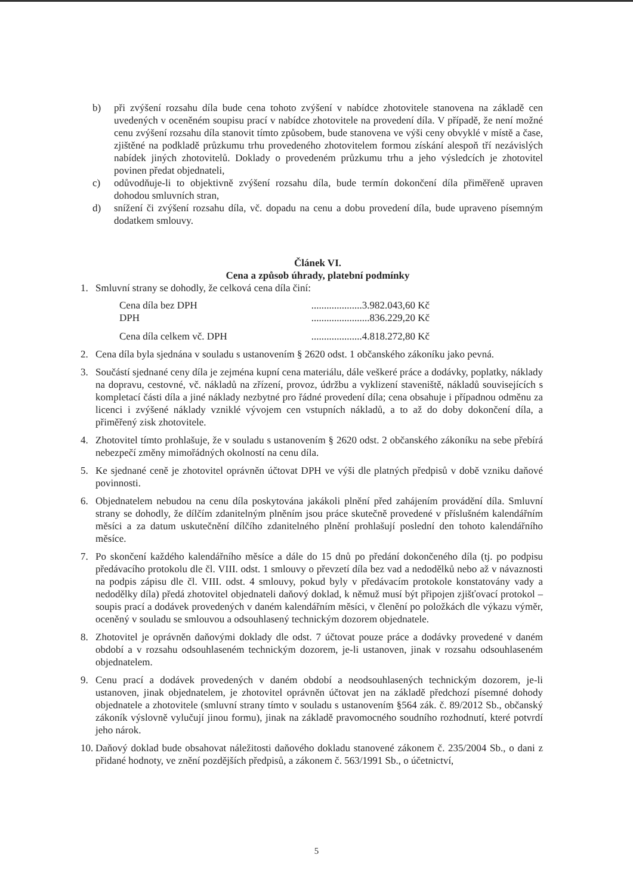b) při zvýšení rozsahu díla bude cena tohoto zvýšení v nabídce zhotovitele stanovena na základě cen uvedených v oceněném soupisu prací v nabídce zhotovitele na provedení díla. V případě, že není možné cenu zvýšení rozsahu díla stanovit tímto způsobem, bude stanovena ve výši ceny obvyklé v místě a čase, zjištěné na podkladě průzkumu trhu provedeného zhotovitelem formou získání alespoň tří nezávislých nabídek jiných zhotovitelů. Doklady o provedeném průzkumu trhu a jeho výsledcích je zhotovitel povinen předat objednateli,
c) odůvodňuje-li to objektivně zvýšení rozsahu díla, bude termín dokončení díla přiměřeně upraven dohodou smluvních stran,
d) snížení či zvýšení rozsahu díla, vč. dopadu na cenu a dobu provedení díla, bude upraveno písemným dodatkem smlouvy.
Článek VI.
Cena a způsob úhrady, platební podmínky
1. Smluvní strany se dohodly, že celková cena díla činí:
Cena díla bez DPH....................3.982.043,60 Kč
DPH.......................836.229,20 Kč
Cena díla celkem vč. DPH....................4.818.272,80 Kč
2. Cena díla byla sjednána v souladu s ustanovením § 2620 odst. 1 občanského zákoníku jako pevná.
3. Součástí sjednané ceny díla je zejména kupní cena materiálu, dále veškeré práce a dodávky, poplatky, náklady na dopravu, cestovné, vč. nákladů na zřízení, provoz, údržbu a vyklizení staveniště, nákladů souvisejících s kompletací části díla a jiné náklady nezbytné pro řádné provedení díla; cena obsahuje i případnou odměnu za licenci i zvýšené náklady vzniklé vývojem cen vstupních nákladů, a to až do doby dokončení díla, a přiměřený zisk zhotovitele.
4. Zhotovitel tímto prohlašuje, že v souladu s ustanovením § 2620 odst. 2 občanského zákoníku na sebe přebírá nebezpečí změny mimořádných okolností na cenu díla.
5. Ke sjednané ceně je zhotovitel oprávněn účtovat DPH ve výši dle platných předpisů v době vzniku daňové povinnosti.
6. Objednatelem nebudou na cenu díla poskytována jakákoli plnění před zahájením provádění díla. Smluvní strany se dohodly, že dílčím zdanitelným plněním jsou práce skutečně provedené v příslušném kalendářním měsíci a za datum uskutečnění dílčího zdanitelného plnění prohlašují poslední den tohoto kalendářního měsíce.
7. Po skončení každého kalendářního měsíce a dále do 15 dnů po předání dokončeného díla (tj. po podpisu předávacího protokolu dle čl. VIII. odst. 1 smlouvy o převzetí díla bez vad a nedodělků nebo až v návaznosti na podpis zápisu dle čl. VIII. odst. 4 smlouvy, pokud byly v předávacím protokole konstatovány vady a nedodělky díla) předá zhotovitel objednateli daňový doklad, k němuž musí být připojen zjišťovací protokol – soupis prací a dodávek provedených v daném kalendářním měsíci, v členění po položkách dle výkazu výměr, oceněný v souladu se smlouvou a odsouhlasený technickým dozorem objednatele.
8. Zhotovitel je oprávněn daňovými doklady dle odst. 7 účtovat pouze práce a dodávky provedené v daném období a v rozsahu odsouhlaseném technickým dozorem, je-li ustanoven, jinak v rozsahu odsouhlaseném objednatelem.
9. Cenu prací a dodávek provedených v daném období a neodsouhlasených technickým dozorem, je-li ustanoven, jinak objednatelem, je zhotovitel oprávněn účtovat jen na základě předchozí písemné dohody objednatele a zhotovitele (smluvní strany tímto v souladu s ustanovením §564 zák. č. 89/2012 Sb., občanský zákoník výslovně vylučují jinou formu), jinak na základě pravomocného soudního rozhodnutí, které potvrdí jeho nárok.
10. Daňový doklad bude obsahovat náležitosti daňového dokladu stanovené zákonem č. 235/2004 Sb., o dani z přidané hodnoty, ve znění pozdějších předpisů, a zákonem č. 563/1991 Sb., o účetnictví,
5